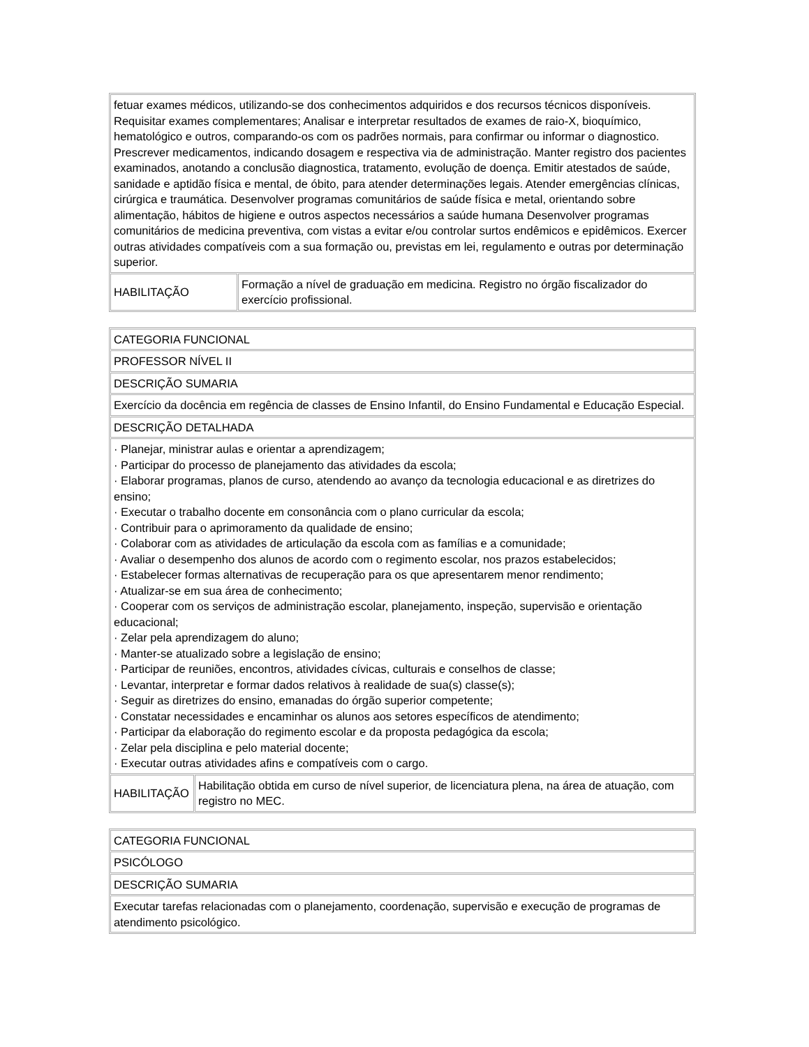| fetuar exames médicos, utilizando-se dos conhecimentos adquiridos e dos recursos técnicos disponíveis. Requisitar exames complementares; Analisar e interpretar resultados de exames de raio-X, bioquímico, hematológico e outros, comparando-os com os padrões normais, para confirmar ou informar o diagnostico. Prescrever medicamentos, indicando dosagem e respectiva via de administração. Manter registro dos pacientes examinados, anotando a conclusão diagnostica, tratamento, evolução de doença. Emitir atestados de saúde, sanidade e aptidão física e mental, de óbito, para atender determinações legais. Atender emergências clínicas, cirúrgica e traumática. Desenvolver programas comunitários de saúde física e metal, orientando sobre alimentação, hábitos de higiene e outros aspectos necessários a saúde humana Desenvolver programas comunitários de medicina preventiva, com vistas a evitar e/ou controlar surtos endêmicos e epidêmicos. Exercer outras atividades compatíveis com a sua formação ou, previstas em lei, regulamento e outras por determinação superior. | |
| HABILITAÇÃO | Formação a nível de graduação em medicina. Registro no órgão fiscalizador do exercício profissional. |
| CATEGORIA FUNCIONAL | |
| PROFESSOR NÍVEL II | |
| DESCRIÇÃO SUMARIA | |
| Exercício da docência em regência de classes de Ensino Infantil, do Ensino Fundamental e Educação Especial. | |
| DESCRIÇÃO DETALHADA | |
| · Planejar, ministrar aulas e orientar a aprendizagem; · Participar do processo de planejamento das atividades da escola; · Elaborar programas, planos de curso, atendendo ao avanço da tecnologia educacional e as diretrizes do ensino; · Executar o trabalho docente em consonância com o plano curricular da escola; · Contribuir para o aprimoramento da qualidade de ensino; · Colaborar com as atividades de articulação da escola com as famílias e a comunidade; · Avaliar o desempenho dos alunos de acordo com o regimento escolar, nos prazos estabelecidos; · Estabelecer formas alternativas de recuperação para os que apresentarem menor rendimento; · Atualizar-se em sua área de conhecimento; · Cooperar com os serviços de administração escolar, planejamento, inspeção, supervisão e orientação educacional; · Zelar pela aprendizagem do aluno; · Manter-se atualizado sobre a legislação de ensino; · Participar de reuniões, encontros, atividades cívicas, culturais e conselhos de classe; · Levantar, interpretar e formar dados relativos à realidade de sua(s) classe(s); · Seguir as diretrizes do ensino, emanadas do órgão superior competente; · Constatar necessidades e encaminhar os alunos aos setores específicos de atendimento; · Participar da elaboração do regimento escolar e da proposta pedagógica da escola; · Zelar pela disciplina e pelo material docente; · Executar outras atividades afins e compatíveis com o cargo. | |
| HABILITAÇÃO | Habilitação obtida em curso de nível superior, de licenciatura plena, na área de atuação, com registro no MEC. |
| CATEGORIA FUNCIONAL |
| PSICÓLOGO |
| DESCRIÇÃO SUMARIA |
| Executar tarefas relacionadas com o planejamento, coordenação, supervisão e execução de programas de atendimento psicológico. |